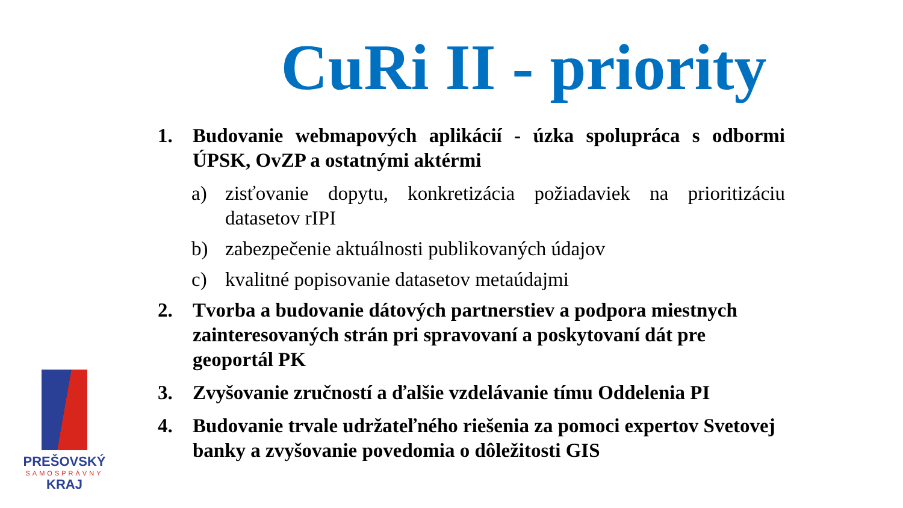CuRi II - priority
1. Budovanie webmapových aplikácií - úzka spolupráca s odbormi ÚPSK, OvZP a ostatnými aktérmi
a) zisťovanie dopytu, konkretizácia požiadaviek na prioritizáciu datasetov rIPI
b) zabezpečenie aktuálnosti publikovaných údajov
c) kvalitné popisovanie datasetov metaúdajmi
2. Tvorba a budovanie dátových partnerstiev a podpora miestnych zainteresovaných strán pri spravovaní a poskytovaní dát pre geoportál PK
3. Zvyšovanie zručností a ďalšie vzdelávanie tímu Oddelenia PI
4. Budovanie trvale udržateľného riešenia za pomoci expertov Svetovej banky a zvyšovanie povedomia o dôležitosti GIS
PREŠOVSKÝ
SAMOSPRÁVNY
KRAJ